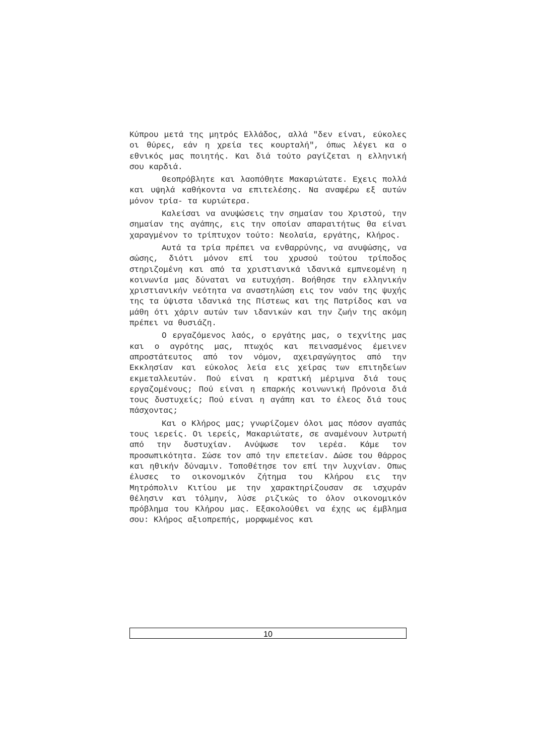Κύπρου μετά της μητρός Ελλάδος, αλλά "δεν είναι, εύκολες οι θύρες, εάν η χρεία τες κουρταλή", όπως λέγει κα ο εθνικός μας ποιητής. Και διά τούτο ραγίζεται η ελληνική σου καρδιά.
Θεοπρόβλητε και λαοπόθητε Μακαριώτατε. Εχεις πολλά και υψηλά καθήκοντα να επιτελέσης. Να αναφέρω εξ αυτών μόνον τρία- τα κυριώτερα.
Καλείσαι να ανυψώσεις την σημαίαν του Χριστού, την σημαίαν της αγάπης, εις την οποίαν απαραιτήτως θα είναι χαραγμένον το τρίπτυχον τούτο: Νεολαία, εργάτης, Κλήρος.
Αυτά τα τρία πρέπει να ενθαρρύνης, να ανυψώσης, να σώσης, διότι μόνον επί του χρυσού τούτου τρίποδος στηριζομένη και από τα χριστιανικά ιδανικά εμπνεομένη η κοινωνία μας δύναται να ευτυχήση. Βοήθησε την ελληνικήν χριστιανικήν νεότητα να αναστηλώση εις τον ναόν της ψυχής της τα ύψιστα ιδανικά της Πίστεως και της Πατρίδος και να μάθη ότι χάριν αυτών των ιδανικών και την ζωήν της ακόμη πρέπει να θυσιάζη.
Ο εργαζόμενος λαός, ο εργάτης μας, ο τεχνίτης μας και ο αγρότης μας, πτωχός και πεινασμένος έμεινεν απροστάτευτος από τον νόμον, αχειραγώγητος από την Εκκλησίαν και εύκολος λεία εις χείρας των επιτηδείων εκμεταλλευτών. Πού είναι η κρατική μέριμνα διά τους εργαζομένους; Πού είναι η επαρκής κοινωνική Πρόνοια διά τους δυστυχείς; Πού είναι η αγάπη και το έλεος διά τους πάσχοντας;
Και ο Κλήρος μας; γνωρίζομεν όλοι μας πόσον αγαπάς τους ιερείς. Οι ιερείς, Μακαριώτατε, σε αναμένουν λυτρωτή από την δυστυχίαν. Ανύψωσε τον ιερέα. Κάμε τον προσωπικότητα. Σώσε τον από την επετείαν. Δώσε του θάρρος και ηθικήν δύναμιν. Τοποθέτησε τον επί την λυχνίαν. Οπως έλυσες το οικονομικόν ζήτημα του Κλήρου εις την Μητρόπολιν Κιτίου με την χαρακτηρίζουσαν σε ισχυράν θέλησιν και τόλμην, λύσε ριζικώς το όλον οικονομικόν πρόβλημα του Κλήρου μας. Εξακολούθει να έχης ως έμβλημα σου: Κλήρος αξιοπρεπής, μορφωμένος και
10